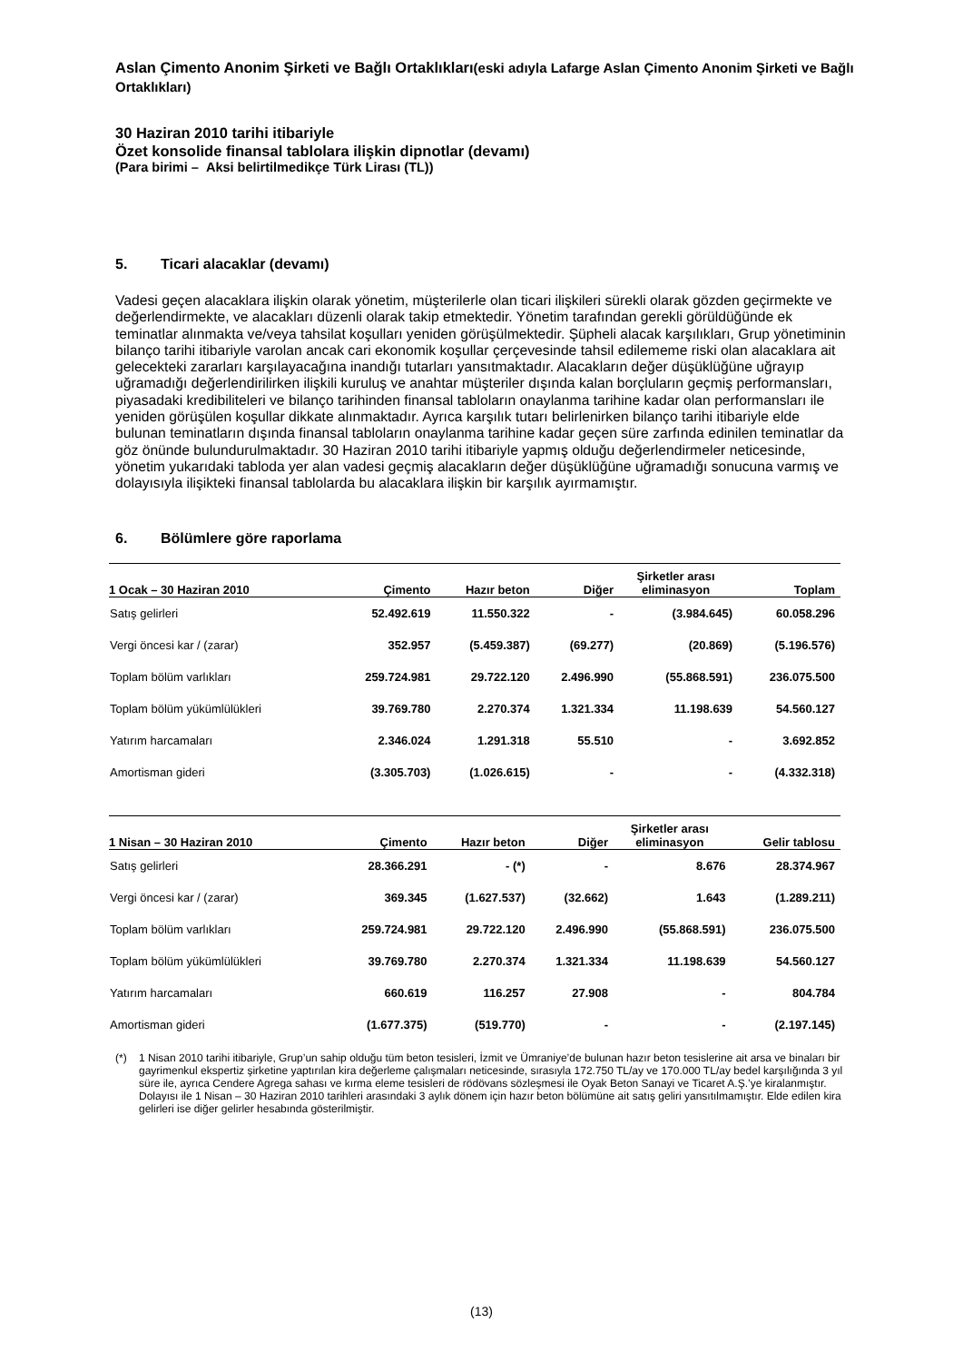Aslan Çimento Anonim Şirketi ve Bağlı Ortaklıkları(eski adıyla Lafarge Aslan Çimento Anonim Şirketi ve Bağlı Ortaklıkları)
30 Haziran 2010 tarihi itibariyle
Özet konsolide finansal tablolara ilişkin dipnotlar (devamı)
(Para birimi – Aksi belirtilmedikçe Türk Lirası (TL))
5. Ticari alacaklar (devamı)
Vadesi geçen alacaklara ilişkin olarak yönetim, müşterilerle olan ticari ilişkileri sürekli olarak gözden geçirmekte ve değerlendirmekte, ve alacakları düzenli olarak takip etmektedir. Yönetim tarafından gerekli görüldüğünde ek teminatlar alınmakta ve/veya tahsilat koşulları yeniden görüşülmektedir. Şüpheli alacak karşılıkları, Grup yönetiminin bilanço tarihi itibariyle varolan ancak cari ekonomik koşullar çerçevesinde tahsil edilememe riski olan alacaklara ait gelecekteki zararları karşılayacağına inandığı tutarları yansıtmaktadır. Alacakların değer düşüklüğüne uğrayıp uğramadığı değerlendirilirken ilişkili kuruluş ve anahtar müşteriler dışında kalan borçluların geçmiş performansları, piyasadaki kredibiliteleri ve bilanço tarihinden finansal tabloların onaylanma tarihine kadar olan performansları ile yeniden görüşülen koşullar dikkate alınmaktadır. Ayrıca karşılık tutarı belirlenirken bilanço tarihi itibariyle elde bulunan teminatların dışında finansal tabloların onaylanma tarihine kadar geçen süre zarfında edinilen teminatlar da göz önünde bulundurulmaktadır. 30 Haziran 2010 tarihi itibariyle yapmış olduğu değerlendirmeler neticesinde, yönetim yukarıdaki tabloda yer alan vadesi geçmiş alacakların değer düşüklüğüne uğramadığı sonucuna varmış ve dolayısıyla ilişikteki finansal tablolarda bu alacaklara ilişkin bir karşılık ayırmamıştır.
6. Bölümlere göre raporlama
| 1 Ocak – 30 Haziran 2010 | Çimento | Hazır beton | Diğer | Şirketler arası eliminasyon | Toplam |
| --- | --- | --- | --- | --- | --- |
| Satış gelirleri | 52.492.619 | 11.550.322 | - | (3.984.645) | 60.058.296 |
| Vergi öncesi kar / (zarar) | 352.957 | (5.459.387) | (69.277) | (20.869) | (5.196.576) |
| Toplam bölüm varlıkları | 259.724.981 | 29.722.120 | 2.496.990 | (55.868.591) | 236.075.500 |
| Toplam bölüm yükümlülükleri | 39.769.780 | 2.270.374 | 1.321.334 | 11.198.639 | 54.560.127 |
| Yatırım harcamaları | 2.346.024 | 1.291.318 | 55.510 | - | 3.692.852 |
| Amortisman gideri | (3.305.703) | (1.026.615) | - | - | (4.332.318) |
| 1 Nisan – 30 Haziran 2010 | Çimento | Hazır beton | Diğer | Şirketler arası eliminasyon | Gelir tablosu |
| --- | --- | --- | --- | --- | --- |
| Satış gelirleri | 28.366.291 | - (*) | - | 8.676 | 28.374.967 |
| Vergi öncesi kar / (zarar) | 369.345 | (1.627.537) | (32.662) | 1.643 | (1.289.211) |
| Toplam bölüm varlıkları | 259.724.981 | 29.722.120 | 2.496.990 | (55.868.591) | 236.075.500 |
| Toplam bölüm yükümlülükleri | 39.769.780 | 2.270.374 | 1.321.334 | 11.198.639 | 54.560.127 |
| Yatırım harcamaları | 660.619 | 116.257 | 27.908 | - | 804.784 |
| Amortisman gideri | (1.677.375) | (519.770) | - | - | (2.197.145) |
(*) 1 Nisan 2010 tarihi itibariyle, Grup’un sahip olduğu tüm beton tesisleri, İzmit ve Ümraniye’de bulunan hazır beton tesislerine ait arsa ve binaları bir gayrimenkul ekspertiz şirketine yaptırılan kira değerleme çalışmaları neticesinde, sırasıyla 172.750 TL/ay ve 170.000 TL/ay bedel karşılığında 3 yıl süre ile, ayrıca Cendere Agrega sahası ve kırma eleme tesisleri de rödövans sözleşmesi ile Oyak Beton Sanayi ve Ticaret A.Ş.’ye kiralanmıştır. Dolayısı ile 1 Nisan – 30 Haziran 2010 tarihleri arasındaki 3 aylık dönem için hazır beton bölümüne ait satış geliri yansıtılmamıştır. Elde edilen kira gelirleri ise diğer gelirler hesabında gösterilmiştir.
(13)